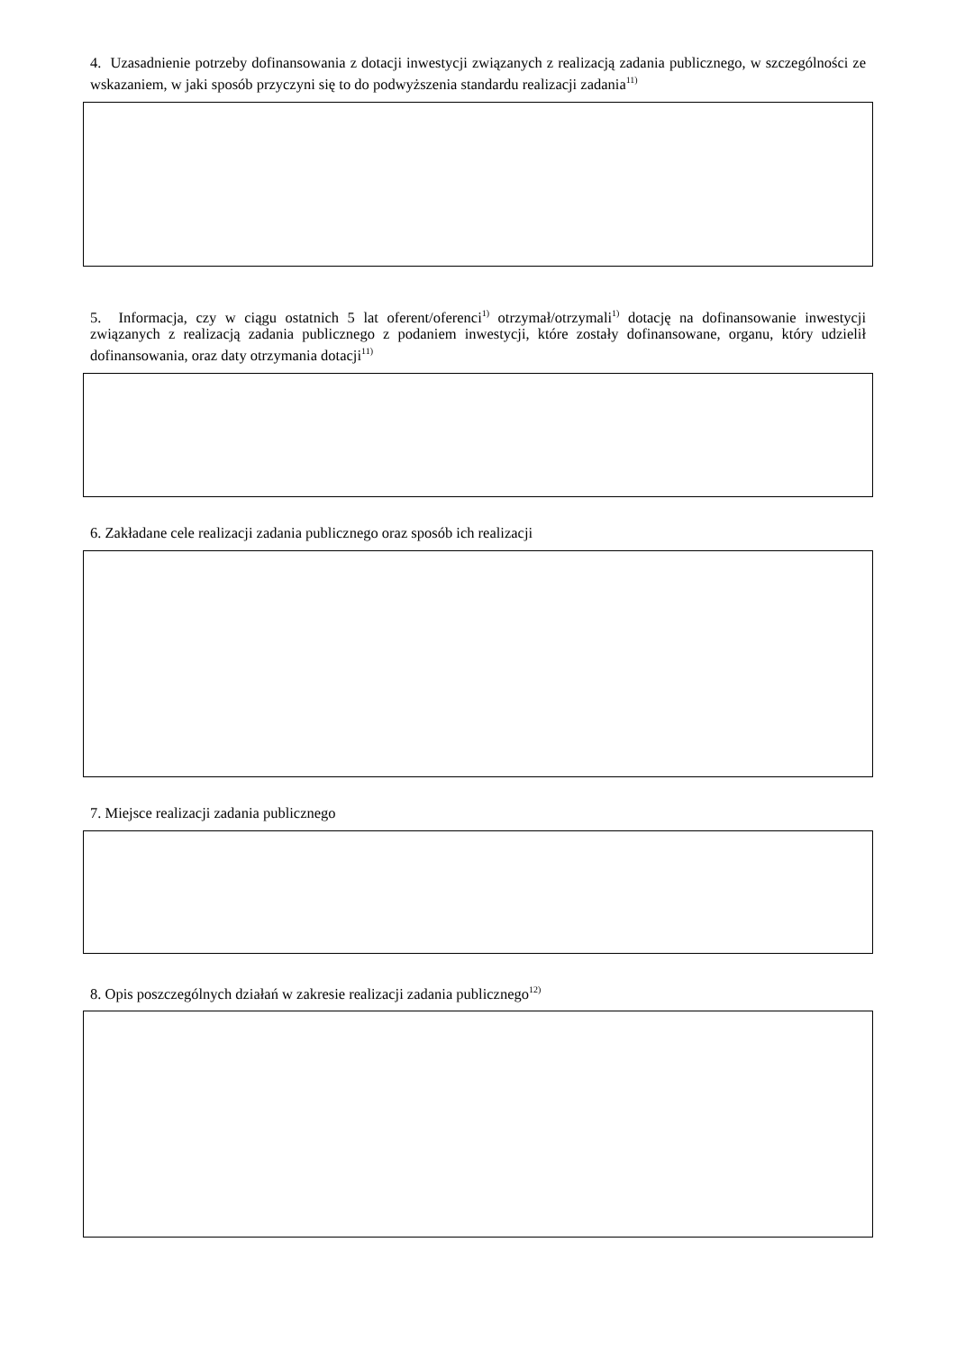4. Uzasadnienie potrzeby dofinansowania z dotacji inwestycji związanych z realizacją zadania publicznego, w szczególności ze wskazaniem, w jaki sposób przyczyni się to do podwyższenia standardu realizacji zadania<sup>11)</sup>
5. Informacja, czy w ciągu ostatnich 5 lat oferent/oferenci<sup>1)</sup> otrzymał/otrzymali<sup>1)</sup> dotację na dofinansowanie inwestycji związanych z realizacją zadania publicznego z podaniem inwestycji, które zostały dofinansowane, organu, który udzielił dofinansowania, oraz daty otrzymania dotacji<sup>11)</sup>
6. Zakładane cele realizacji zadania publicznego oraz sposób ich realizacji
7. Miejsce realizacji zadania publicznego
8. Opis poszczególnych działań w zakresie realizacji zadania publicznego<sup>12)</sup>